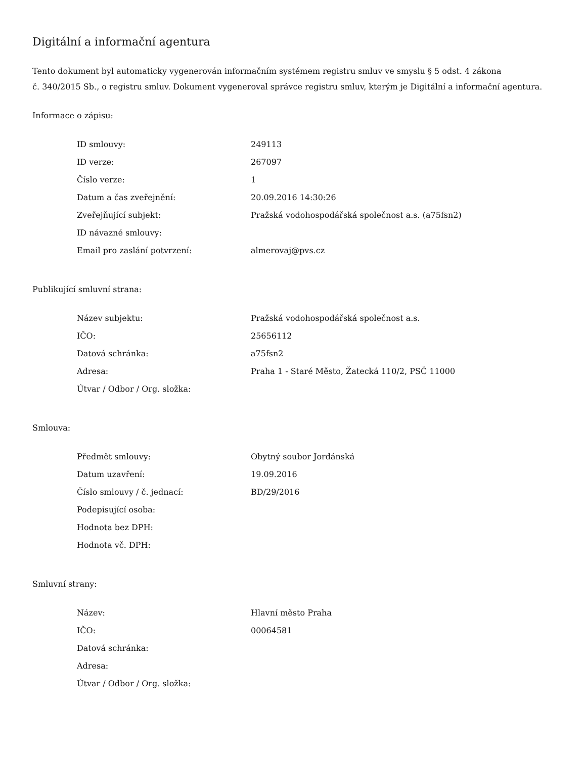Digitální a informační agentura
Tento dokument byl automaticky vygenerován informačním systémem registru smluv ve smyslu § 5 odst. 4 zákona
č. 340/2015 Sb., o registru smluv. Dokument vygeneroval správce registru smluv, kterým je Digitální a informační agentura.
Informace o zápisu:
| ID smlouvy: | 249113 |
| ID verze: | 267097 |
| Číslo verze: | 1 |
| Datum a čas zveřejnění: | 20.09.2016 14:30:26 |
| Zveřejňující subjekt: | Pražská vodohospodářská společnost a.s. (a75fsn2) |
| ID návazné smlouvy: | |
| Email pro zaslání potvrzení: | almerovaj@pvs.cz |
Publikující smluvní strana:
| Název subjektu: | Pražská vodohospodářská společnost a.s. |
| IČO: | 25656112 |
| Datová schránka: | a75fsn2 |
| Adresa: | Praha 1 - Staré Město, Žatecká 110/2, PSČ 11000 |
| Útvar / Odbor / Org. složka: | |
Smlouva:
| Předmět smlouvy: | Obytný soubor Jordánská |
| Datum uzavření: | 19.09.2016 |
| Číslo smlouvy / č. jednací: | BD/29/2016 |
| Podepisující osoba: | |
| Hodnota bez DPH: | |
| Hodnota vč. DPH: | |
Smluvní strany:
| Název: | Hlavní město Praha |
| IČO: | 00064581 |
| Datová schránka: | |
| Adresa: | |
| Útvar / Odbor / Org. složka: | |